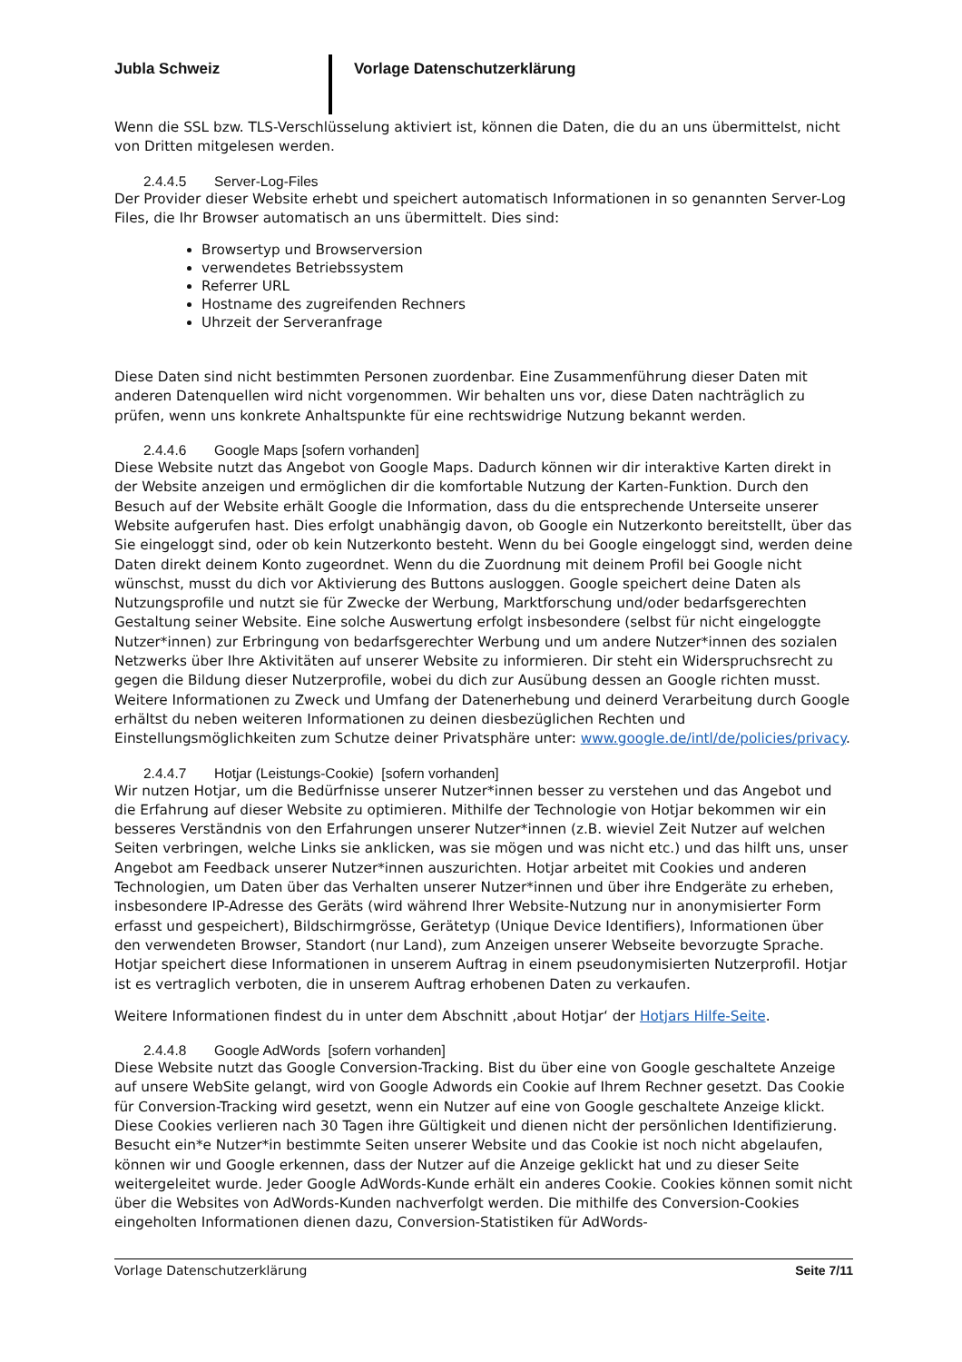Jubla Schweiz Vorlage Datenschutzerklärung
Wenn die SSL bzw. TLS-Verschlüsselung aktiviert ist, können die Daten, die du an uns übermittelst, nicht von Dritten mitgelesen werden.
2.4.4.5 Server-Log-Files
Der Provider dieser Website erhebt und speichert automatisch Informationen in so genannten Server-Log Files, die Ihr Browser automatisch an uns übermittelt. Dies sind:
Browsertyp und Browserversion
verwendetes Betriebssystem
Referrer URL
Hostname des zugreifenden Rechners
Uhrzeit der Serveranfrage
Diese Daten sind nicht bestimmten Personen zuordenbar. Eine Zusammenführung dieser Daten mit anderen Datenquellen wird nicht vorgenommen. Wir behalten uns vor, diese Daten nachträglich zu prüfen, wenn uns konkrete Anhaltspunkte für eine rechtswidrige Nutzung bekannt werden.
2.4.4.6 Google Maps [sofern vorhanden]
Diese Website nutzt das Angebot von Google Maps. Dadurch können wir dir interaktive Karten direkt in der Website anzeigen und ermöglichen dir die komfortable Nutzung der Karten-Funktion. Durch den Besuch auf der Website erhält Google die Information, dass du die entsprechende Unterseite unserer Website aufgerufen hast. Dies erfolgt unabhängig davon, ob Google ein Nutzerkonto bereitstellt, über das Sie eingeloggt sind, oder ob kein Nutzerkonto besteht. Wenn du bei Google eingeloggt sind, werden deine Daten direkt deinem Konto zugeordnet. Wenn du die Zuordnung mit deinem Profil bei Google nicht wünschst, musst du dich vor Aktivierung des Buttons ausloggen. Google speichert deine Daten als Nutzungsprofile und nutzt sie für Zwecke der Werbung, Marktforschung und/oder bedarfsgerechten Gestaltung seiner Website. Eine solche Auswertung erfolgt insbesondere (selbst für nicht eingeloggte Nutzer*innen) zur Erbringung von bedarfsgerechter Werbung und um andere Nutzer*innen des sozialen Netzwerks über Ihre Aktivitäten auf unserer Website zu informieren. Dir steht ein Widerspruchsrecht zu gegen die Bildung dieser Nutzerprofile, wobei du dich zur Ausübung dessen an Google richten musst. Weitere Informationen zu Zweck und Umfang der Datenerhebung und deinerd Verarbeitung durch Google erhältst du neben weiteren Informationen zu deinen diesbezüglichen Rechten und Einstellungsmöglichkeiten zum Schutze deiner Privatsphäre unter: www.google.de/intl/de/policies/privacy.
2.4.4.7 Hotjar (Leistungs-Cookie) [sofern vorhanden]
Wir nutzen Hotjar, um die Bedürfnisse unserer Nutzer*innen besser zu verstehen und das Angebot und die Erfahrung auf dieser Website zu optimieren. Mithilfe der Technologie von Hotjar bekommen wir ein besseres Verständnis von den Erfahrungen unserer Nutzer*innen (z.B. wieviel Zeit Nutzer auf welchen Seiten verbringen, welche Links sie anklicken, was sie mögen und was nicht etc.) und das hilft uns, unser Angebot am Feedback unserer Nutzer*innen auszurichten. Hotjar arbeitet mit Cookies und anderen Technologien, um Daten über das Verhalten unserer Nutzer*innen und über ihre Endgeräte zu erheben, insbesondere IP-Adresse des Geräts (wird während Ihrer Website-Nutzung nur in anonymisierter Form erfasst und gespeichert), Bildschirmgrösse, Gerätetyp (Unique Device Identifiers), Informationen über den verwendeten Browser, Standort (nur Land), zum Anzeigen unserer Webseite bevorzugte Sprache. Hotjar speichert diese Informationen in unserem Auftrag in einem pseudonymisierten Nutzerprofil. Hotjar ist es vertraglich verboten, die in unserem Auftrag erhobenen Daten zu verkaufen.
Weitere Informationen findest du in unter dem Abschnitt ‚about Hotjar‘ der Hotjars Hilfe-Seite.
2.4.4.8 Google AdWords [sofern vorhanden]
Diese Website nutzt das Google Conversion-Tracking. Bist du über eine von Google geschaltete Anzeige auf unsere WebSite gelangt, wird von Google Adwords ein Cookie auf Ihrem Rechner gesetzt. Das Cookie für Conversion-Tracking wird gesetzt, wenn ein Nutzer auf eine von Google geschaltete Anzeige klickt. Diese Cookies verlieren nach 30 Tagen ihre Gültigkeit und dienen nicht der persönlichen Identifizierung. Besucht ein*e Nutzer*in bestimmte Seiten unserer Website und das Cookie ist noch nicht abgelaufen, können wir und Google erkennen, dass der Nutzer auf die Anzeige geklickt hat und zu dieser Seite weitergeleitet wurde. Jeder Google AdWords-Kunde erhält ein anderes Cookie. Cookies können somit nicht über die Websites von AdWords-Kunden nachverfolgt werden. Die mithilfe des Conversion-Cookies eingeholten Informationen dienen dazu, Conversion-Statistiken für AdWords-
Vorlage Datenschutzerklärung Seite 7/11